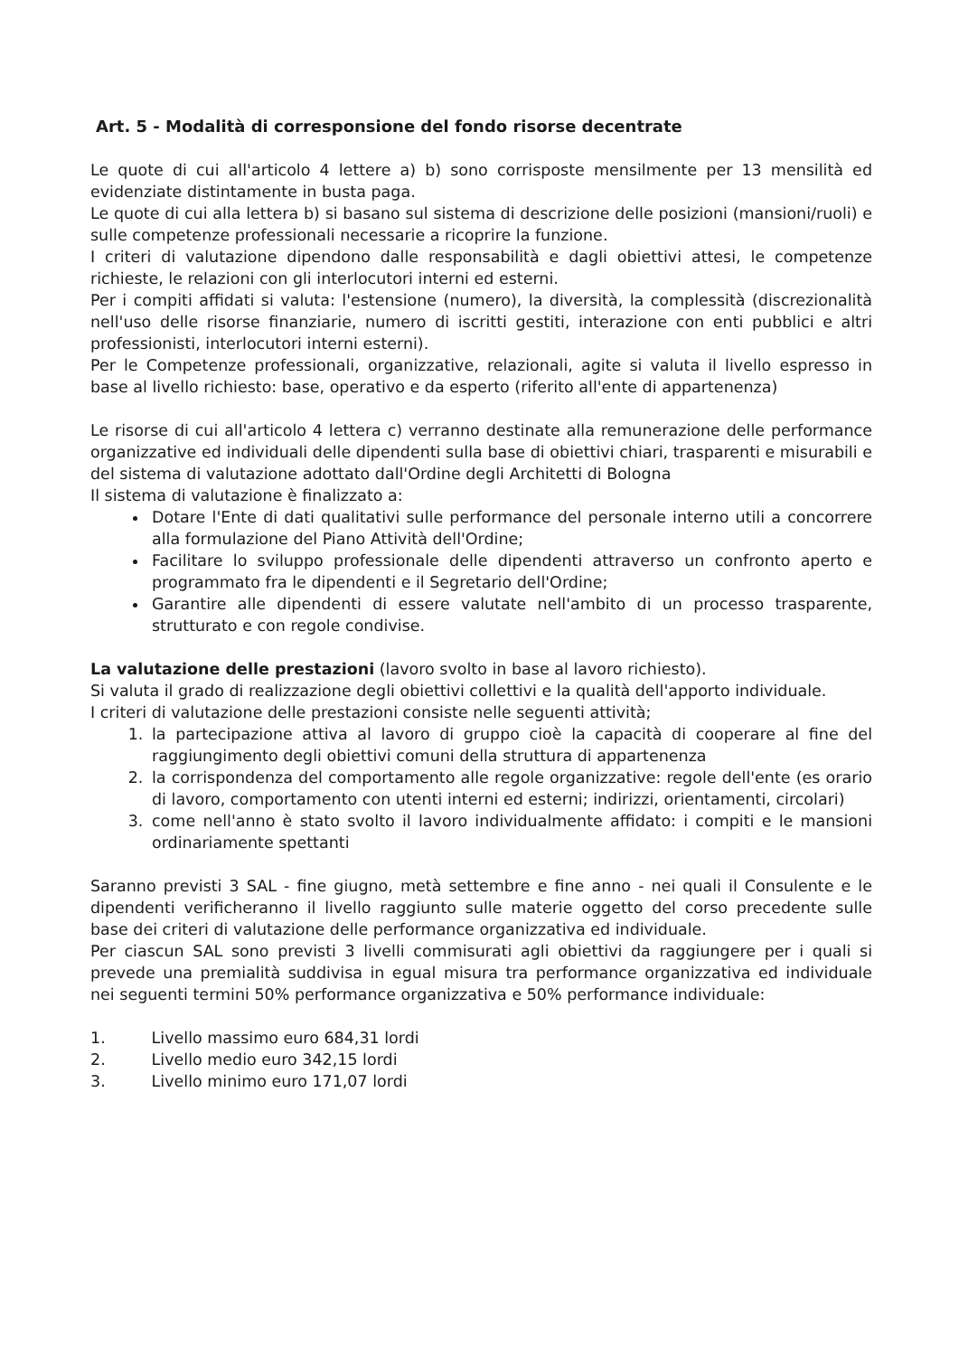Art. 5 - Modalità di corresponsione del fondo risorse decentrate
Le quote di cui all'articolo 4 lettere a) b) sono corrisposte mensilmente per 13 mensilità ed evidenziate distintamente in busta paga.
Le quote di cui alla lettera b) si basano sul sistema di descrizione delle posizioni (mansioni/ruoli) e sulle competenze professionali necessarie a ricoprire la funzione.
I criteri di valutazione dipendono dalle responsabilità e dagli obiettivi attesi, le competenze richieste, le relazioni con gli interlocutori interni ed esterni.
Per i compiti affidati si valuta: l'estensione (numero), la diversità, la complessità (discrezionalità nell'uso delle risorse finanziarie, numero di iscritti gestiti, interazione con enti pubblici e altri professionisti, interlocutori interni esterni).
Per le Competenze professionali, organizzative, relazionali, agite si valuta il livello espresso in base al livello richiesto: base, operativo e da esperto (riferito all'ente di appartenenza)
Le risorse di cui all'articolo 4 lettera c) verranno destinate alla remunerazione delle performance organizzative ed individuali delle dipendenti sulla base di obiettivi chiari, trasparenti e misurabili e del sistema di valutazione adottato dall'Ordine degli Architetti di Bologna
Il sistema di valutazione è finalizzato a:
Dotare l'Ente di dati qualitativi sulle performance del personale interno utili a concorrere alla formulazione del Piano Attività dell'Ordine;
Facilitare lo sviluppo professionale delle dipendenti attraverso un confronto aperto e programmato fra le dipendenti e il Segretario dell'Ordine;
Garantire alle dipendenti di essere valutate nell'ambito di un processo trasparente, strutturato e con regole condivise.
La valutazione delle prestazioni (lavoro svolto in base al lavoro richiesto).
Si valuta il grado di realizzazione degli obiettivi collettivi e la qualità dell'apporto individuale.
I criteri di valutazione delle prestazioni consiste nelle seguenti attività;
1. la partecipazione attiva al lavoro di gruppo cioè la capacità di cooperare al fine del raggiungimento degli obiettivi comuni della struttura di appartenenza
2. la corrispondenza del comportamento alle regole organizzative: regole dell'ente (es orario di lavoro, comportamento con utenti interni ed esterni; indirizzi, orientamenti, circolari)
3. come nell'anno è stato svolto il lavoro individualmente affidato: i compiti e le mansioni ordinariamente spettanti
Saranno previsti 3 SAL - fine giugno, metà settembre e fine anno - nei quali il Consulente e le dipendenti verificheranno il livello raggiunto sulle materie oggetto del corso precedente sulle base dei criteri di valutazione delle performance organizzativa ed individuale.
Per ciascun SAL sono previsti 3 livelli commisurati agli obiettivi da raggiungere per i quali si prevede una premialità suddivisa in egual misura tra performance organizzativa ed individuale nei seguenti termini 50% performance organizzativa e 50% performance individuale:
1. Livello massimo euro 684,31 lordi
2. Livello medio euro 342,15 lordi
3. Livello minimo euro 171,07 lordi